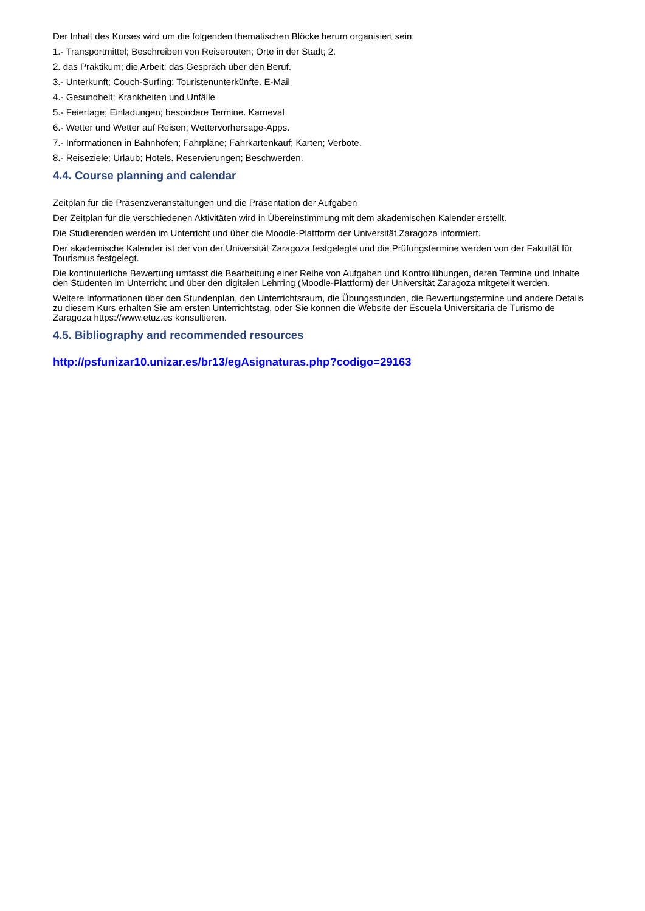Der Inhalt des Kurses wird um die folgenden thematischen Blöcke herum organisiert sein:
1.- Transportmittel; Beschreiben von Reiserouten; Orte in der Stadt; 2.
2. das Praktikum; die Arbeit; das Gespräch über den Beruf.
3.- Unterkunft; Couch-Surfing; Touristenunterkünfte. E-Mail
4.- Gesundheit; Krankheiten und Unfälle
5.- Feiertage; Einladungen; besondere Termine. Karneval
6.- Wetter und Wetter auf Reisen; Wettervorhersage-Apps.
7.- Informationen in Bahnhöfen; Fahrpläne; Fahrkartenkauf; Karten; Verbote.
8.- Reiseziele; Urlaub; Hotels. Reservierungen; Beschwerden.
4.4. Course planning and calendar
Zeitplan für die Präsenzveranstaltungen und die Präsentation der Aufgaben
Der Zeitplan für die verschiedenen Aktivitäten wird in Übereinstimmung mit dem akademischen Kalender erstellt.
Die Studierenden werden im Unterricht und über die Moodle-Plattform der Universität Zaragoza informiert.
Der akademische Kalender ist der von der Universität Zaragoza festgelegte und die Prüfungstermine werden von der Fakultät für Tourismus festgelegt.
Die kontinuierliche Bewertung umfasst die Bearbeitung einer Reihe von Aufgaben und Kontrollübungen, deren Termine und Inhalte den Studenten im Unterricht und über den digitalen Lehrring (Moodle-Plattform) der Universität Zaragoza mitgeteilt werden.
Weitere Informationen über den Stundenplan, den Unterrichtsraum, die Übungsstunden, die Bewertungstermine und andere Details zu diesem Kurs erhalten Sie am ersten Unterrichtstag, oder Sie können die Website der Escuela Universitaria de Turismo de Zaragoza https://www.etuz.es konsultieren.
4.5. Bibliography and recommended resources
http://psfunizar10.unizar.es/br13/egAsignaturas.php?codigo=29163